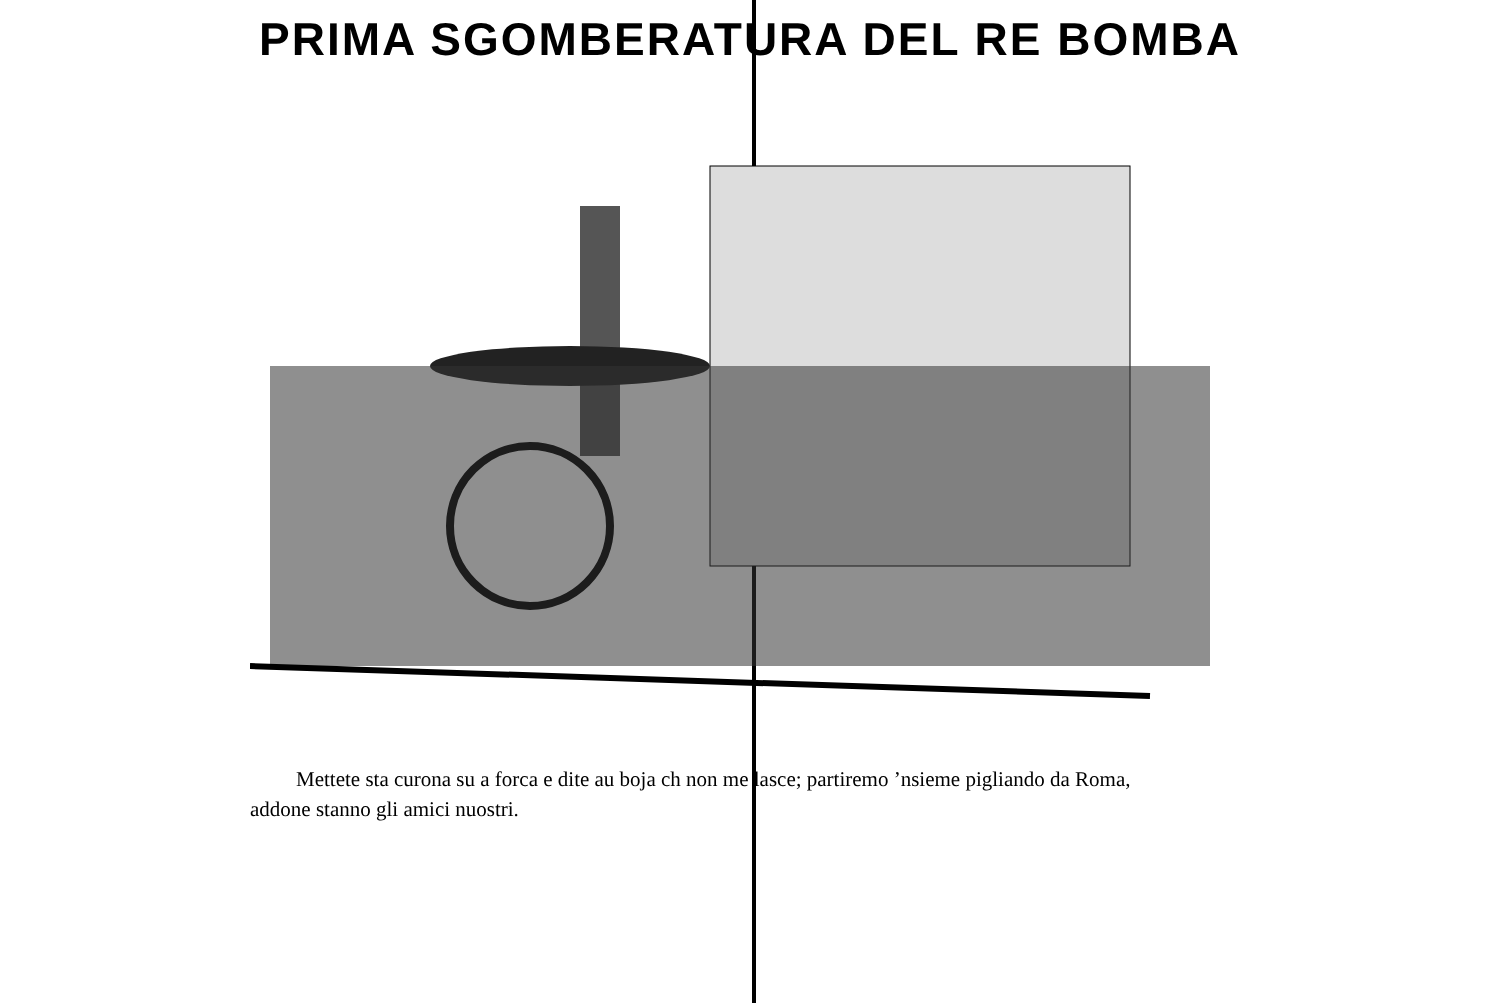PRIMA SGOMBERATURA DEL RE BOMBA
Mettete sta curona su a forca e dite au boja ch non me lasce; partiremo ’nsieme pigliando da Roma, addone stanno gli amici nuostri.